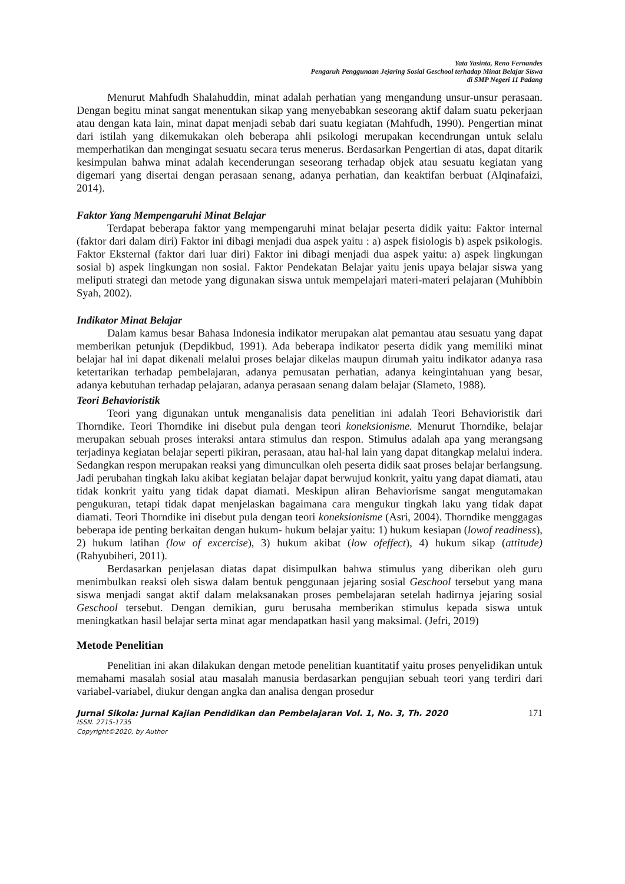Yata Yasinta, Reno Fernandes
Pengaruh Penggunaan Jejaring Sosial Geschool terhadap Minat Belajar Siswa
di SMP Negeri 11 Padang
Menurut Mahfudh Shalahuddin, minat adalah perhatian yang mengandung unsur-unsur perasaan. Dengan begitu minat sangat menentukan sikap yang menyebabkan seseorang aktif dalam suatu pekerjaan atau dengan kata lain, minat dapat menjadi sebab dari suatu kegiatan (Mahfudh, 1990). Pengertian minat dari istilah yang dikemukakan oleh beberapa ahli psikologi merupakan kecendrungan untuk selalu memperhatikan dan mengingat sesuatu secara terus menerus. Berdasarkan Pengertian di atas, dapat ditarik kesimpulan bahwa minat adalah kecenderungan seseorang terhadap objek atau sesuatu kegiatan yang digemari yang disertai dengan perasaan senang, adanya perhatian, dan keaktifan berbuat (Alqinafaizi, 2014).
Faktor Yang Mempengaruhi Minat Belajar
Terdapat beberapa faktor yang mempengaruhi minat belajar peserta didik yaitu: Faktor internal (faktor dari dalam diri) Faktor ini dibagi menjadi dua aspek yaitu : a) aspek fisiologis b) aspek psikologis. Faktor Eksternal (faktor dari luar diri) Faktor ini dibagi menjadi dua aspek yaitu: a) aspek lingkungan sosial b) aspek lingkungan non sosial. Faktor Pendekatan Belajar yaitu jenis upaya belajar siswa yang meliputi strategi dan metode yang digunakan siswa untuk mempelajari materi-materi pelajaran (Muhibbin Syah, 2002).
Indikator Minat Belajar
Dalam kamus besar Bahasa Indonesia indikator merupakan alat pemantau atau sesuatu yang dapat memberikan petunjuk (Depdikbud, 1991). Ada beberapa indikator peserta didik yang memiliki minat belajar hal ini dapat dikenali melalui proses belajar dikelas maupun dirumah yaitu indikator adanya rasa ketertarikan terhadap pembelajaran, adanya pemusatan perhatian, adanya keingintahuan yang besar, adanya kebutuhan terhadap pelajaran, adanya perasaan senang dalam belajar (Slameto, 1988).
Teori Behavioristik
Teori yang digunakan untuk menganalisis data penelitian ini adalah Teori Behavioristik dari Thorndike. Teori Thorndike ini disebut pula dengan teori koneksionisme. Menurut Thorndike, belajar merupakan sebuah proses interaksi antara stimulus dan respon. Stimulus adalah apa yang merangsang terjadinya kegiatan belajar seperti pikiran, perasaan, atau hal-hal lain yang dapat ditangkap melalui indera. Sedangkan respon merupakan reaksi yang dimunculkan oleh peserta didik saat proses belajar berlangsung. Jadi perubahan tingkah laku akibat kegiatan belajar dapat berwujud konkrit, yaitu yang dapat diamati, atau tidak konkrit yaitu yang tidak dapat diamati. Meskipun aliran Behaviorisme sangat mengutamakan pengukuran, tetapi tidak dapat menjelaskan bagaimana cara mengukur tingkah laku yang tidak dapat diamati. Teori Thorndike ini disebut pula dengan teori koneksionisme (Asri, 2004). Thorndike menggagas beberapa ide penting berkaitan dengan hukum- hukum belajar yaitu: 1) hukum kesiapan (lowof readiness), 2) hukum latihan (low of excercise), 3) hukum akibat (low ofeffect), 4) hukum sikap (attitude) (Rahyubiheri, 2011).
Berdasarkan penjelasan diatas dapat disimpulkan bahwa stimulus yang diberikan oleh guru menimbulkan reaksi oleh siswa dalam bentuk penggunaan jejaring sosial Geschool tersebut yang mana siswa menjadi sangat aktif dalam melaksanakan proses pembelajaran setelah hadirnya jejaring sosial Geschool tersebut. Dengan demikian, guru berusaha memberikan stimulus kepada siswa untuk meningkatkan hasil belajar serta minat agar mendapatkan hasil yang maksimal. (Jefri, 2019)
Metode Penelitian
Penelitian ini akan dilakukan dengan metode penelitian kuantitatif yaitu proses penyelidikan untuk memahami masalah sosial atau masalah manusia berdasarkan pengujian sebuah teori yang terdiri dari variabel-variabel, diukur dengan angka dan analisa dengan prosedur
Jurnal Sikola: Jurnal Kajian Pendidikan dan Pembelajaran Vol. 1, No. 3, Th. 2020 171
ISSN. 2715-1735
Copyright©2020, by Author